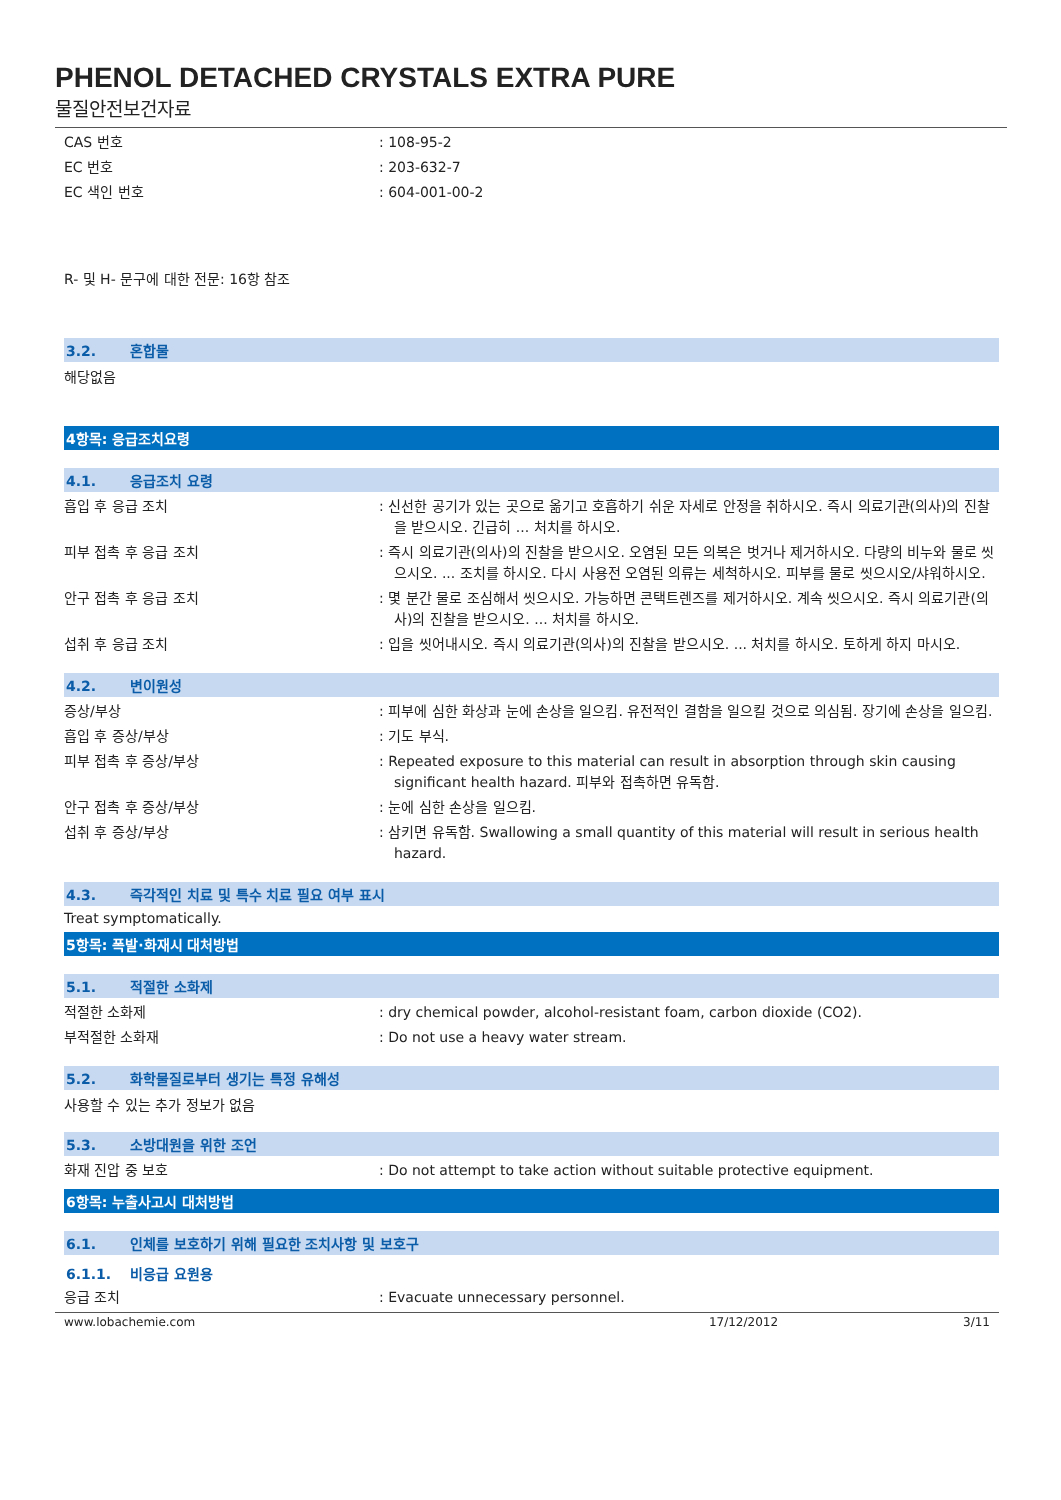PHENOL DETACHED CRYSTALS EXTRA PURE
물질안전보건자료
CAS 번호 : 108-95-2
EC 번호 : 203-632-7
EC 색인 번호 : 604-001-00-2
R- 및 H- 문구에 대한 전문: 16항 참조
3.2. 혼합물
해당없음
4항목: 응급조치요령
4.1. 응급조치 요령
흡입 후 응급 조치 : 신선한 공기가 있는 곳으로 옮기고 호흡하기 쉬운 자세로 안정을 취하시오. 즉시 의료기관(의사)의 진찰을 받으시오. 긴급히 ... 처치를 하시오.
피부 접촉 후 응급 조치 : 즉시 의료기관(의사)의 진찰을 받으시오. 오염된 모든 의복은 벗거나 제거하시오. 다량의 비누와 물로 씻으시오. ... 조치를 하시오. 다시 사용전 오염된 의류는 세척하시오. 피부를 물로 씻으시오/샤워하시오.
안구 접촉 후 응급 조치 : 몇 분간 물로 조심해서 씻으시오. 가능하면 콘택트렌즈를 제거하시오. 계속 씻으시오. 즉시 의료기관(의사)의 진찰을 받으시오. ... 처치를 하시오.
섭취 후 응급 조치 : 입을 씻어내시오. 즉시 의료기관(의사)의 진찰을 받으시오. ... 처치를 하시오. 토하게 하지 마시오.
4.2. 변이원성
증상/부상 : 피부에 심한 화상과 눈에 손상을 일으킴. 유전적인 결함을 일으킬 것으로 의심됨. 장기에 손상을 일으킴.
흡입 후 증상/부상 : 기도 부식.
피부 접촉 후 증상/부상 : Repeated exposure to this material can result in absorption through skin causing significant health hazard. 피부와 접촉하면 유독함.
안구 접촉 후 증상/부상 : 눈에 심한 손상을 일으킴.
섭취 후 증상/부상 : 삼키면 유독함. Swallowing a small quantity of this material will result in serious health hazard.
4.3. 즉각적인 치료 및 특수 치료 필요 여부 표시
Treat symptomatically.
5항목: 폭발·화재시 대처방법
5.1. 적절한 소화제
적절한 소화제 : dry chemical powder, alcohol-resistant foam, carbon dioxide (CO2).
부적절한 소화재 : Do not use a heavy water stream.
5.2. 화학물질로부터 생기는 특정 유해성
사용할 수 있는 추가 정보가 없음
5.3. 소방대원을 위한 조언
화재 진압 중 보호 : Do not attempt to take action without suitable protective equipment.
6항목: 누출사고시 대처방법
6.1. 인체를 보호하기 위해 필요한 조치사항 및 보호구
6.1.1. 비응급 요원용
응급 조치 : Evacuate unnecessary personnel.
www.lobachemie.com 17/12/2012 3/11